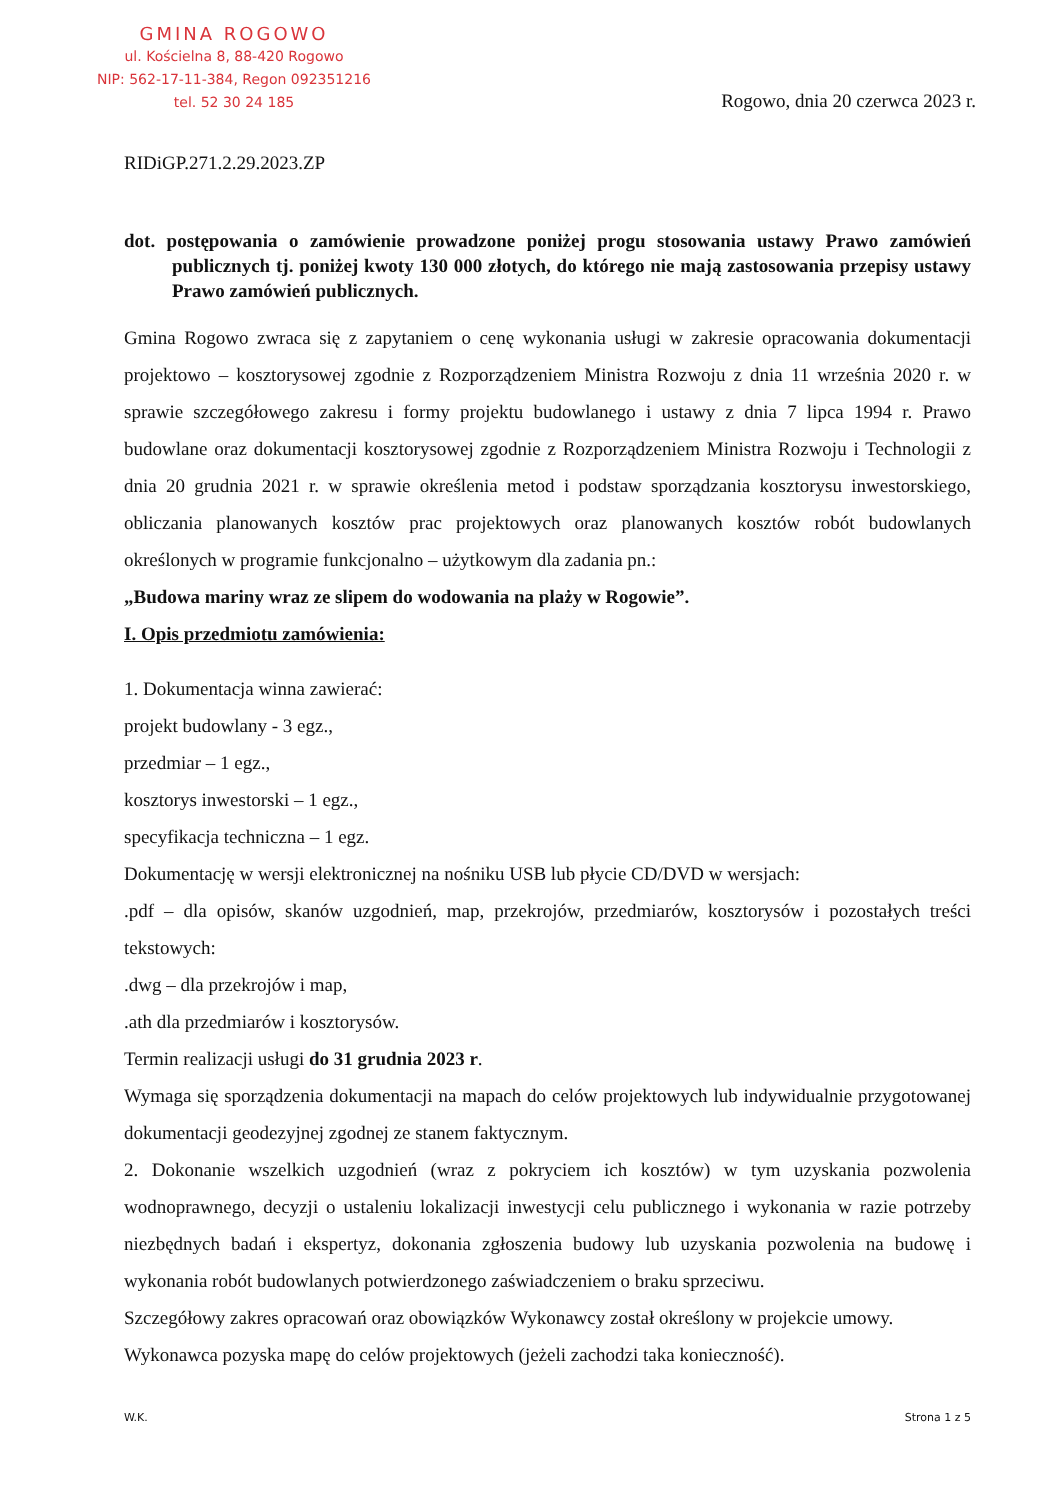GMINA ROGOWO
ul. Kościelna 8, 88-420 Rogowo
NIP: 562-17-11-384, Regon 092351216
tel. 52 30 24 185
Rogowo, dnia 20 czerwca 2023 r.
RIDiGP.271.2.29.2023.ZP
dot. postępowania o zamówienie prowadzone poniżej progu stosowania ustawy Prawo zamówień publicznych tj. poniżej kwoty 130 000 złotych, do którego nie mają zastosowania przepisy ustawy Prawo zamówień publicznych.
Gmina Rogowo zwraca się z zapytaniem o cenę wykonania usługi w zakresie opracowania dokumentacji projektowo – kosztorysowej zgodnie z Rozporządzeniem Ministra Rozwoju z dnia 11 września 2020 r. w sprawie szczegółowego zakresu i formy projektu budowlanego i ustawy z dnia 7 lipca 1994 r. Prawo budowlane oraz dokumentacji kosztorysowej zgodnie z Rozporządzeniem Ministra Rozwoju i Technologii z dnia 20 grudnia 2021 r. w sprawie określenia metod i podstaw sporządzania kosztorysu inwestorskiego, obliczania planowanych kosztów prac projektowych oraz planowanych kosztów robót budowlanych określonych w programie funkcjonalno – użytkowym dla zadania pn.:
„Budowa mariny wraz ze slipem do wodowania na plaży w Rogowie”.
I. Opis przedmiotu zamówienia:
1. Dokumentacja winna zawierać:
projekt budowlany - 3 egz.,
przedmiar – 1 egz.,
kosztorys inwestorski – 1 egz.,
specyfikacja techniczna – 1 egz.
Dokumentację w wersji elektronicznej na nośniku USB lub płycie CD/DVD w wersjach:
.pdf – dla opisów, skanów uzgodnień, map, przekrojów, przedmiarów, kosztorysów i pozostałych treści tekstowych:
.dwg – dla przekrojów i map,
.ath dla przedmiarów i kosztorysów.
Termin realizacji usługi do 31 grudnia 2023 r.
Wymaga się sporządzenia dokumentacji na mapach do celów projektowych lub indywidualnie przygotowanej dokumentacji geodezyjnej zgodnej ze stanem faktycznym.
2. Dokonanie wszelkich uzgodnień (wraz z pokryciem ich kosztów) w tym uzyskania pozwolenia wodnoprawnego, decyzji o ustaleniu lokalizacji inwestycji celu publicznego i wykonania w razie potrzeby niezbędnych badań i ekspertyz, dokonania zgłoszenia budowy lub uzyskania pozwolenia na budowę i wykonania robót budowlanych potwierdzonego zaświadczeniem o braku sprzeciwu.
Szczegółowy zakres opracowań oraz obowiązków Wykonawcy został określony w projekcie umowy.
Wykonawca pozyska mapę do celów projektowych (jeżeli zachodzi taka konieczność).
W.K. Strona 1 z 5